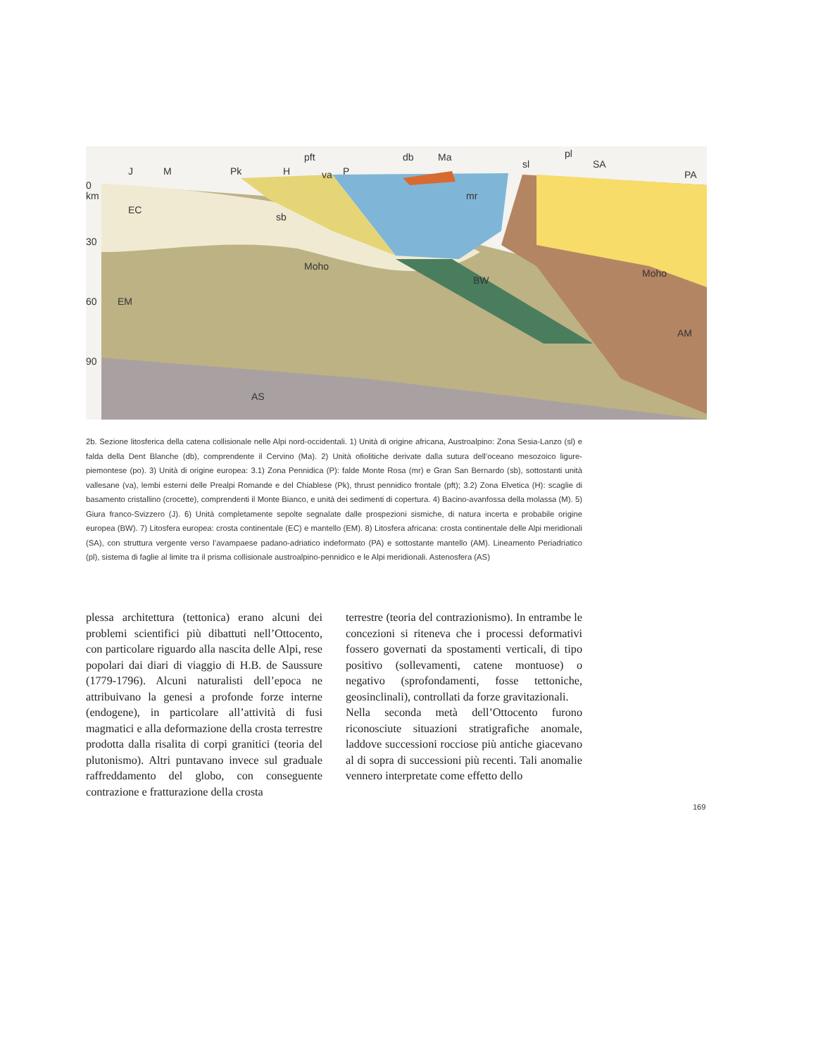0
km
30
60
90
EC
EM
AS
Moho
BW
Moho
AM
sb
mr
J
M
Pk
H
pft
va
P
db
Ma
sl
pl
SA
PA
2b. Sezione litosferica della catena collisionale nelle Alpi nord-occidentali. 1) Unità di origine africana, Austroalpino: Zona Sesia-Lanzo (sl) e falda della Dent Blanche (db), comprendente il Cervino (Ma). 2) Unità ofiolitiche derivate dalla sutura dell’oceano mesozoico ligure-piemontese (po). 3) Unità di origine europea: 3.1) Zona Pennidica (P): falde Monte Rosa (mr) e Gran San Bernardo (sb), sottostanti unità vallesane (va), lembi esterni delle Prealpi Romande e del Chiablese (Pk), thrust pennidico frontale (pft); 3.2) Zona Elvetica (H): scaglie di basamento cristallino (crocette), comprendenti il Monte Bianco, e unità dei sedimenti di copertura. 4) Bacino-avanfossa della molassa (M). 5) Giura franco-Svizzero (J). 6) Unità completamente sepolte segnalate dalle prospezioni sismiche, di natura incerta e probabile origine europea (BW). 7) Litosfera europea: crosta continentale (EC) e mantello (EM). 8) Litosfera africana: crosta continentale delle Alpi meridionali (SA), con struttura vergente verso l’avampaese padano-adriatico indeformato (PA) e sottostante mantello (AM). Lineamento Periadriatico (pl), sistema di faglie al limite tra il prisma collisionale austroalpino-pennidico e le Alpi meridionali. Astenosfera (AS)
plessa architettura (tettonica) erano alcuni dei problemi scientifici più dibattuti nell’Ottocento, con particolare riguardo alla nascita delle Alpi, rese popolari dai diari di viaggio di H.B. de Saussure (1779-1796). Alcuni naturalisti dell’epoca ne attribuivano la genesi a profonde forze interne (endogene), in particolare all’attività di fusi magmatici e alla deformazione della crosta terrestre prodotta dalla risalita di corpi granitici (teoria del plutonismo). Altri puntavano invece sul graduale raffreddamento del globo, con conseguente contrazione e fratturazione della crosta
terrestre (teoria del contrazionismo). In entrambe le concezioni si riteneva che i processi deformativi fossero governati da spostamenti verticali, di tipo positivo (sollevamenti, catene montuose) o negativo (sprofondamenti, fosse tettoniche, geosinclinali), controllati da forze gravitazionali.
Nella seconda metà dell’Ottocento furono riconosciute situazioni stratigrafiche anomale, laddove successioni rocciose più antiche giacevano al di sopra di successioni più recenti. Tali anomalie vennero interpretate come effetto dello
169